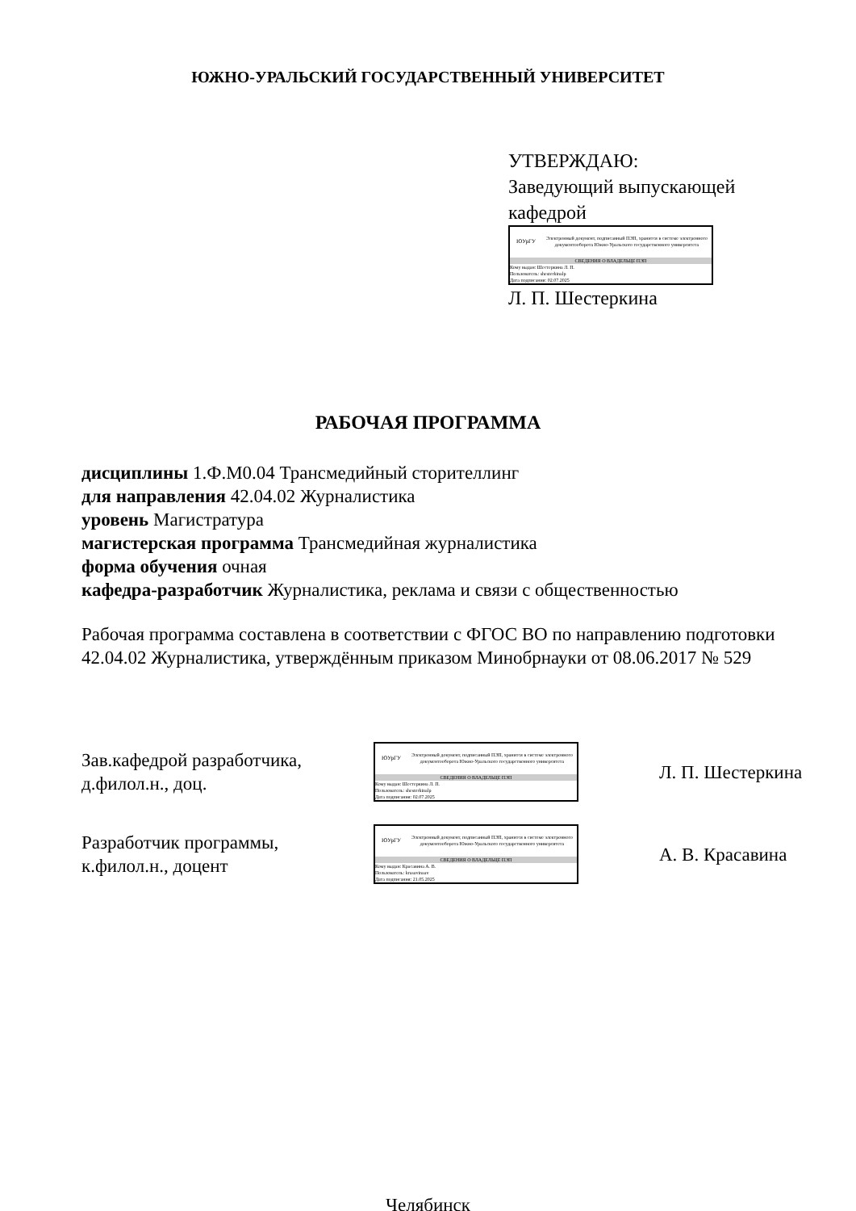ЮЖНО-УРАЛЬСКИЙ ГОСУДАРСТВЕННЫЙ УНИВЕРСИТЕТ
УТВЕРЖДАЮ:
Заведующий выпускающей
кафедрой
ЮУрГУ
Электронный документ, подписанный ПЭП, хранится в системе электронного документооборота Южно-Уральского государственного университета
СВЕДЕНИЯ О ВЛАДЕЛЬЦЕ ПЭП
Кому выдан: Шестеркина Л. П.
Пользователь: shesterkinalp
Дата подписания: 02.07.2025
Л. П. Шестеркина
РАБОЧАЯ ПРОГРАММА
дисциплины 1.Ф.М0.04 Трансмедийный сторителлинг
для направления 42.04.02 Журналистика
уровень Магистратура
магистерская программа Трансмедийная журналистика
форма обучения очная
кафедра-разработчик Журналистика, реклама и связи с общественностью
Рабочая программа составлена в соответствии с ФГОС ВО по направлению подготовки 42.04.02 Журналистика, утверждённым приказом Минобрнауки от 08.06.2017 № 529
Зав.кафедрой разработчика,
д.филол.н., доц.
ЮУрГУ
Электронный документ, подписанный ПЭП, хранится в системе электронного документооборота Южно-Уральского государственного университета
СВЕДЕНИЯ О ВЛАДЕЛЬЦЕ ПЭП
Кому выдан: Шестеркина Л. П.
Пользователь: shesterkinalp
Дата подписания: 02.07.2025
Л. П. Шестеркина
Разработчик программы,
к.филол.н., доцент
ЮУрГУ
Электронный документ, подписанный ПЭП, хранится в системе электронного документооборота Южно-Уральского государственного университета
СВЕДЕНИЯ О ВЛАДЕЛЬЦЕ ПЭП
Кому выдан: Красавина А. В.
Пользователь: krasavinaav
Дата подписания: 21.05.2025
А. В. Красавина
Челябинск